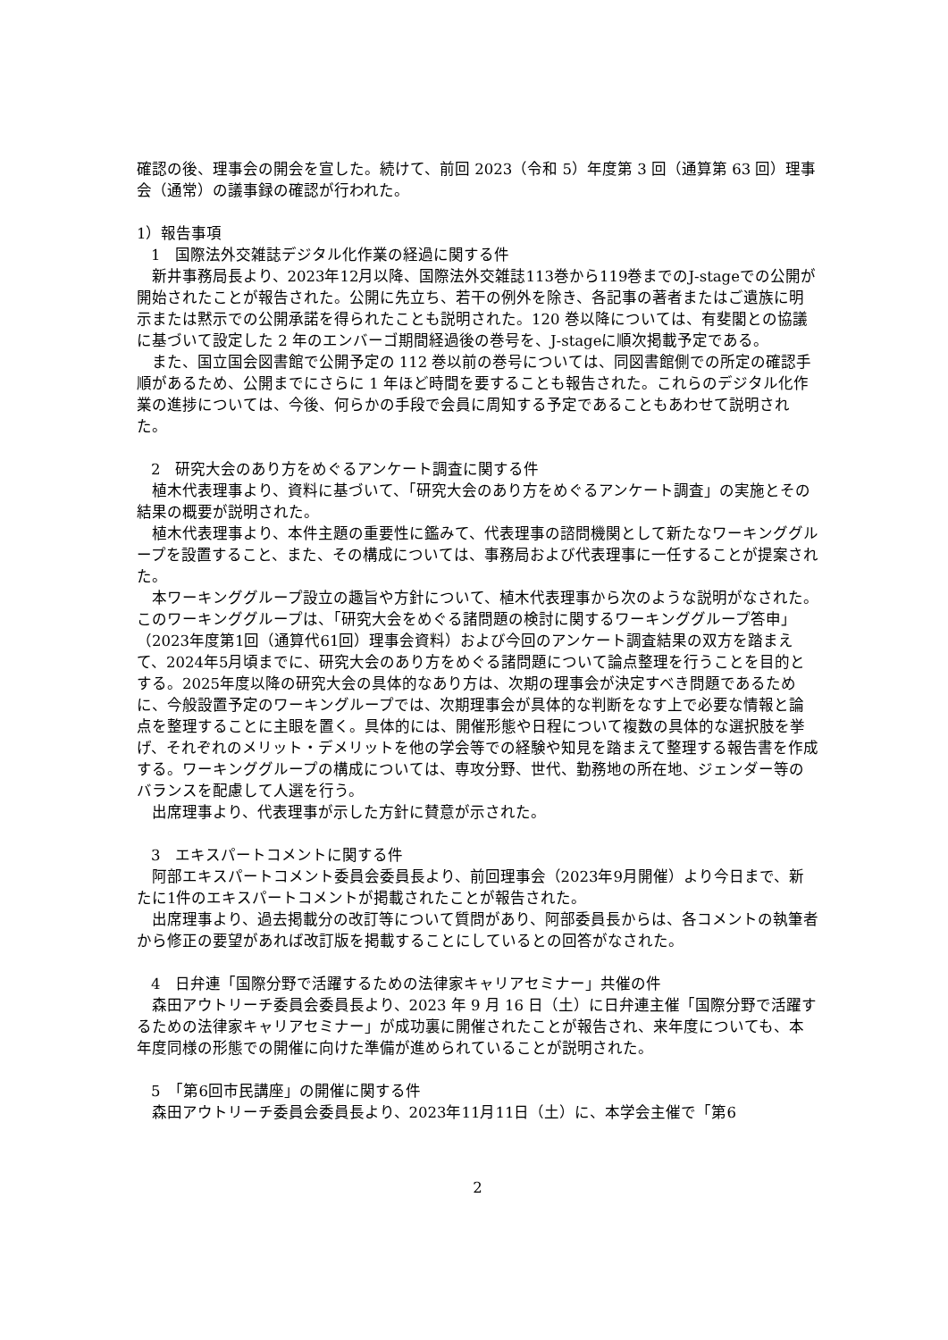確認の後、理事会の開会を宣した。続けて、前回 2023（令和 5）年度第 3 回（通算第 63 回）理事会（通常）の議事録の確認が行われた。
1）報告事項
1　国際法外交雑誌デジタル化作業の経過に関する件
新井事務局長より、2023年12月以降、国際法外交雑誌113巻から119巻までのJ-stageでの公開が開始されたことが報告された。公開に先立ち、若干の例外を除き、各記事の著者またはご遺族に明示または黙示での公開承諾を得られたことも説明された。120 巻以降については、有斐閣との協議に基づいて設定した 2 年のエンバーゴ期間経過後の巻号を、J-stageに順次掲載予定である。
また、国立国会図書館で公開予定の 112 巻以前の巻号については、同図書館側での所定の確認手順があるため、公開までにさらに 1 年ほど時間を要することも報告された。これらのデジタル化作業の進捗については、今後、何らかの手段で会員に周知する予定であることもあわせて説明された。
2　研究大会のあり方をめぐるアンケート調査に関する件
植木代表理事より、資料に基づいて、「研究大会のあり方をめぐるアンケート調査」の実施とその結果の概要が説明された。
植木代表理事より、本件主題の重要性に鑑みて、代表理事の諮問機関として新たなワーキンググループを設置すること、また、その構成については、事務局および代表理事に一任することが提案された。
本ワーキンググループ設立の趣旨や方針について、植木代表理事から次のような説明がなされた。このワーキンググループは、「研究大会をめぐる諸問題の検討に関するワーキンググループ答申」（2023年度第1回（通算代61回）理事会資料）および今回のアンケート調査結果の双方を踏まえて、2024年5月頃までに、研究大会のあり方をめぐる諸問題について論点整理を行うことを目的とする。2025年度以降の研究大会の具体的なあり方は、次期の理事会が決定すべき問題であるために、今般設置予定のワーキングループでは、次期理事会が具体的な判断をなす上で必要な情報と論点を整理することに主眼を置く。具体的には、開催形態や日程について複数の具体的な選択肢を挙げ、それぞれのメリット・デメリットを他の学会等での経験や知見を踏まえて整理する報告書を作成する。ワーキンググループの構成については、専攻分野、世代、勤務地の所在地、ジェンダー等のバランスを配慮して人選を行う。
出席理事より、代表理事が示した方針に賛意が示された。
3　エキスパートコメントに関する件
阿部エキスパートコメント委員会委員長より、前回理事会（2023年9月開催）より今日まで、新たに1件のエキスパートコメントが掲載されたことが報告された。
出席理事より、過去掲載分の改訂等について質問があり、阿部委員長からは、各コメントの執筆者から修正の要望があれば改訂版を掲載することにしているとの回答がなされた。
4　日弁連「国際分野で活躍するための法律家キャリアセミナー」共催の件
森田アウトリーチ委員会委員長より、2023 年 9 月 16 日（土）に日弁連主催「国際分野で活躍するための法律家キャリアセミナー」が成功裏に開催されたことが報告され、来年度についても、本年度同様の形態での開催に向けた準備が進められていることが説明された。
5　「第6回市民講座」の開催に関する件
森田アウトリーチ委員会委員長より、2023年11月11日（土）に、本学会主催で「第6
2